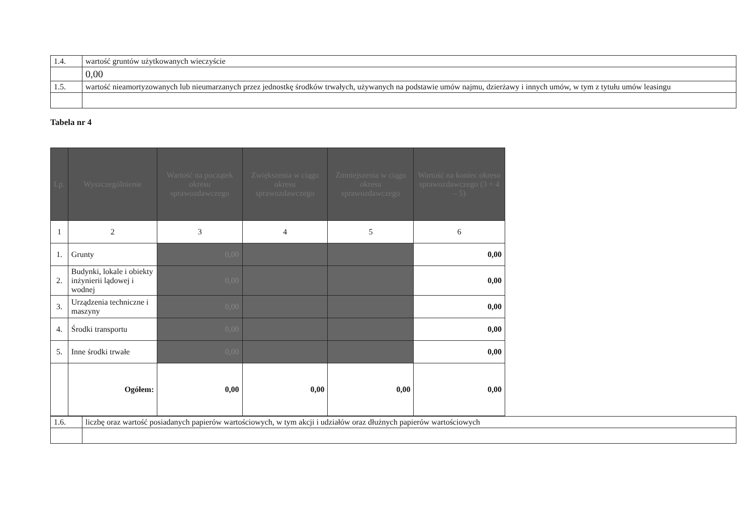| 1.4. | wartość gruntów użytkowanych wieczyście |
| | 0,00 |
| 1.5. | wartość nieamortyzowanych lub nieumarzanych przez jednostkę środków trwałych, używanych na podstawie umów najmu, dzierżawy i innych umów, w tym z tytułu umów leasingu |
Tabela nr 4
| Lp. | Wyszczególnienie | Wartość na początek okresu sprawozdawczego | Zwiększenia w ciągu okresu sprawozdawczego | Zmniejszenia w ciągu okresu sprawozdawczego | Wartość na koniec okresu sprawozdawczego (3 + 4 – 5) |
| --- | --- | --- | --- | --- | --- |
| 1 | 2 | 3 | 4 | 5 | 6 |
| 1. | Grunty | 0,00 | | | 0,00 |
| 2. | Budynki, lokale i obiekty inżynierii lądowej i wodnej | 0,00 | | | 0,00 |
| 3. | Urządzenia techniczne i maszyny | 0,00 | | | 0,00 |
| 4. | Środki transportu | 0,00 | | | 0,00 |
| 5. | Inne środki trwałe | 0,00 | | | 0,00 |
| | Ogółem: | 0,00 | 0,00 | 0,00 | 0,00 |
| 1.6. | liczbę oraz wartość posiadanych papierów wartościowych, w tym akcji i udziałów oraz dłużnych papierów wartościowych |